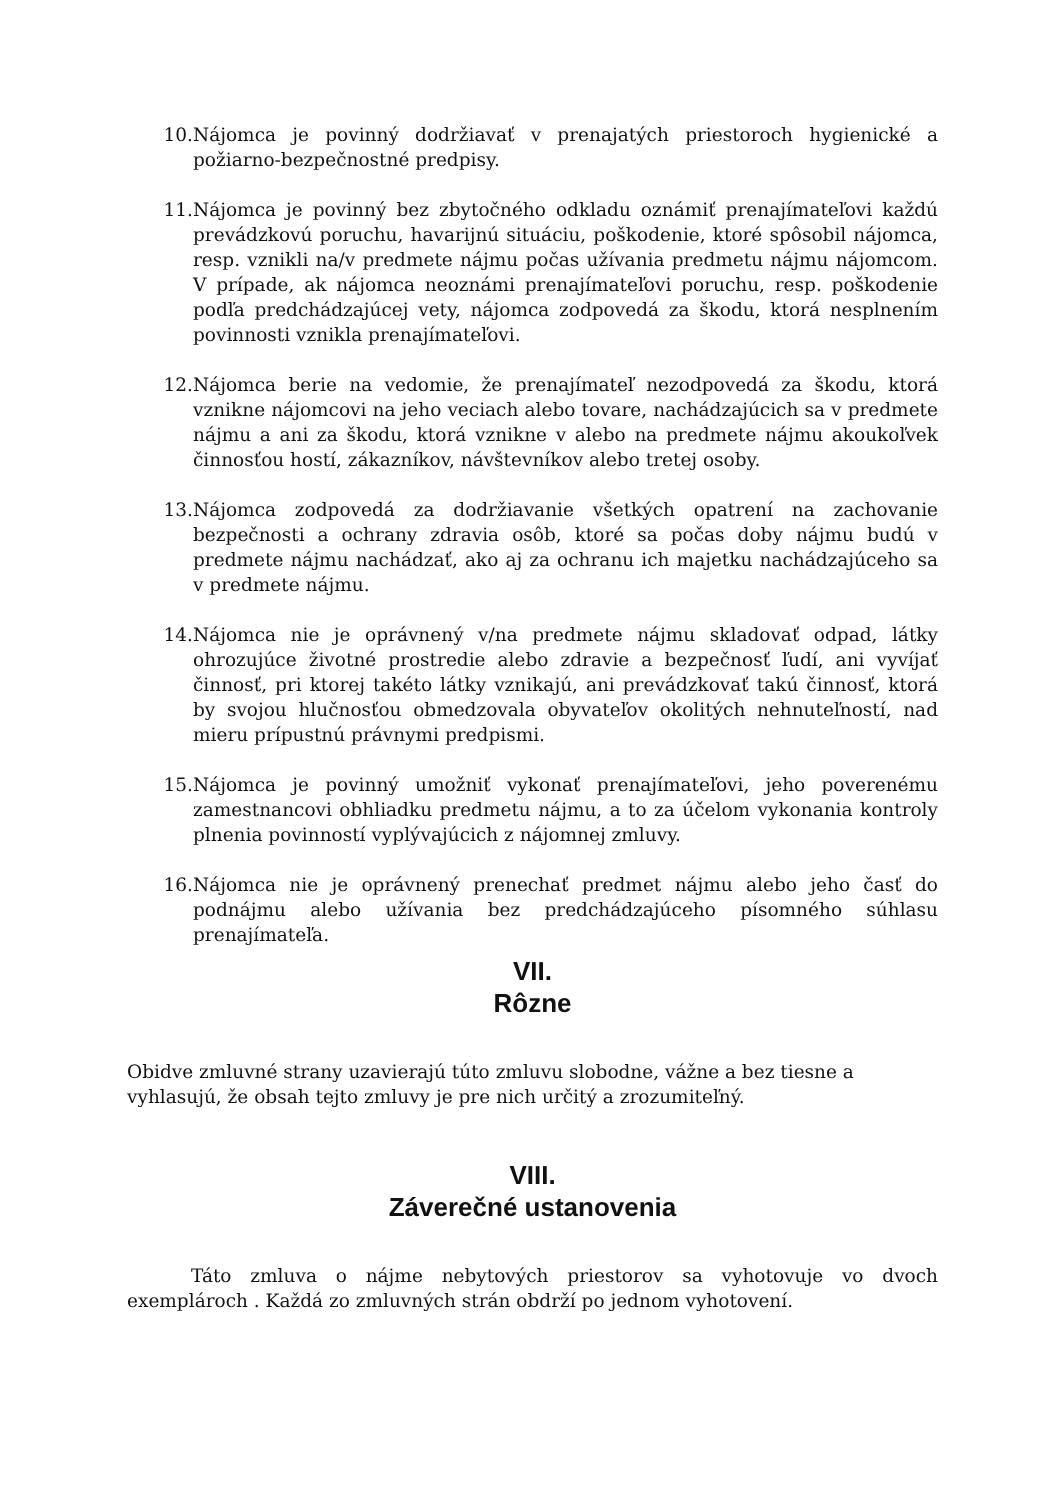10. Nájomca je povinný dodržiavať v prenajatých priestoroch hygienické a požiarno-bezpečnostné predpisy.
11. Nájomca je povinný bez zbytočného odkladu oznámiť prenajímateľovi každú prevádzkovú poruchu, havarijnú situáciu, poškodenie, ktoré spôsobil nájomca, resp. vznikli na/v predmete nájmu počas užívania predmetu nájmu nájomcom. V prípade, ak nájomca neoznámi prenajímateľovi poruchu, resp. poškodenie podľa predchádzajúcej vety, nájomca zodpovedá za škodu, ktorá nesplnením povinnosti vznikla prenajímateľovi.
12. Nájomca berie na vedomie, že prenajímateľ nezodpovedá za škodu, ktorá vznikne nájomcovi na jeho veciach alebo tovare, nachádzajúcich sa v predmete nájmu a ani za škodu, ktorá vznikne v alebo na predmete nájmu akoukoľvek činnosťou hostí, zákazníkov, návštevníkov alebo tretej osoby.
13. Nájomca zodpovedá za dodržiavanie všetkých opatrení na zachovanie bezpečnosti a ochrany zdravia osôb, ktoré sa počas doby nájmu budú v predmete nájmu nachádzať, ako aj za ochranu ich majetku nachádzajúceho sa v predmete nájmu.
14. Nájomca nie je oprávnený v/na predmete nájmu skladovať odpad, látky ohrozujúce životné prostredie alebo zdravie a bezpečnosť ľudí, ani vyvíjať činnosť, pri ktorej takéto látky vznikajú, ani prevádzkovať takú činnosť, ktorá by svojou hlučnosťou obmedzovala obyvateľov okolitých nehnuteľností, nad mieru prípustnú právnymi predpismi.
15. Nájomca je povinný umožniť vykonať prenajímateľovi, jeho poverenému zamestnancovi obhliadku predmetu nájmu, a to za účelom vykonania kontroly plnenia povinností vyplývajúcich z nájomnej zmluvy.
16. Nájomca nie je oprávnený prenechať predmet nájmu alebo jeho časť do podnájmu alebo užívania bez predchádzajúceho písomného súhlasu prenajímateľa.
VII.
Rôzne
Obidve zmluvné strany uzavierajú túto zmluvu slobodne, vážne a bez tiesne a vyhlasujú, že obsah tejto zmluvy je pre nich určitý a zrozumiteľný.
VIII.
Záverečné ustanovenia
Táto zmluva o nájme nebytových priestorov sa vyhotovuje vo dvoch exemplároch . Každá zo zmluvných strán obdrží po jednom vyhotovení.